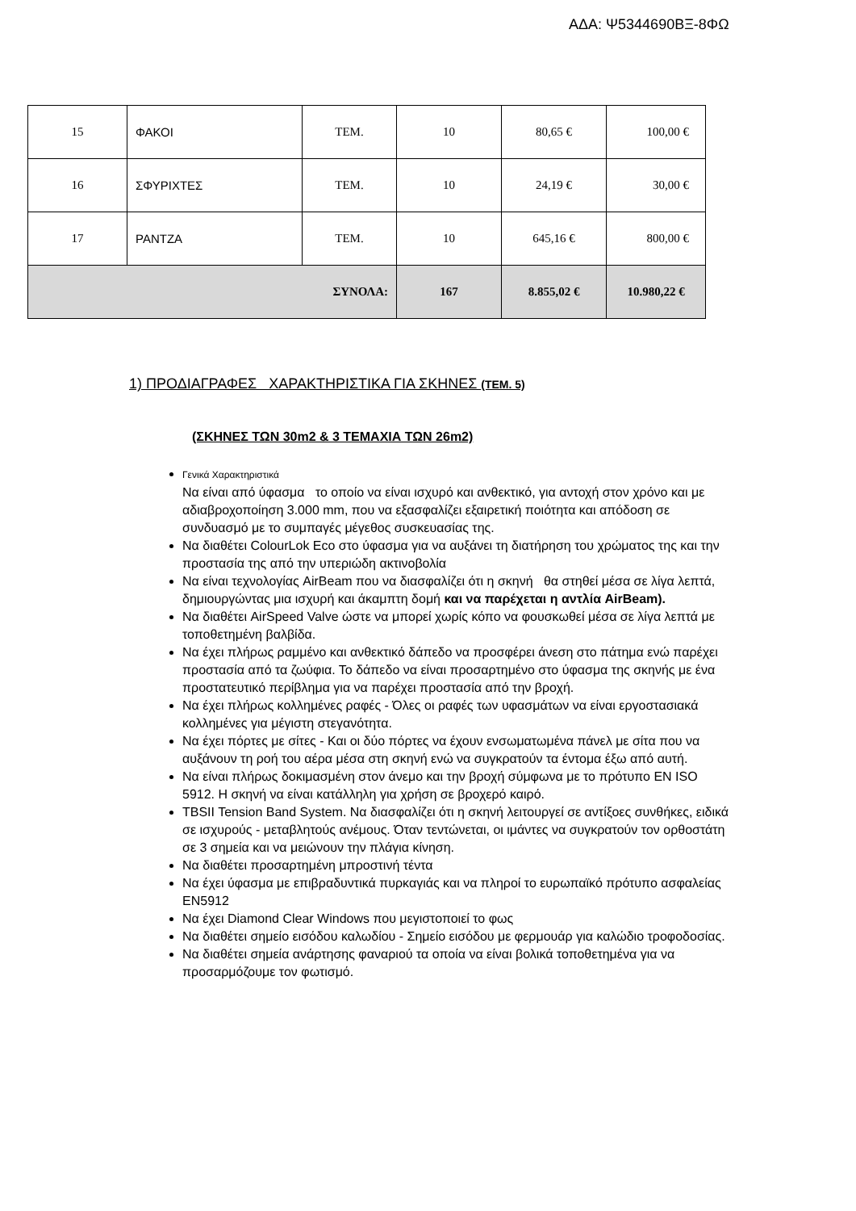ΑΔΑ: Ψ5344690ΒΞ-8ΦΩ
| 15 | ΦΑΚΟΙ | ΤΕΜ. | 10 | 80,65 € | 100,00 € |
| 16 | ΣΦΥΡΙΧΤΕΣ | ΤΕΜ. | 10 | 24,19 € | 30,00 € |
| 17 | ΡΑΝΤΖΑ | ΤΕΜ. | 10 | 645,16 € | 800,00 € |
| ΣΥΝΟΛΑ: | | | 167 | 8.855,02 € | 10.980,22 € |
1) ΠΡΟΔΙΑΓΡΑΦΕΣ ΧΑΡΑΚΤΗΡΙΣΤΙΚΑ ΓΙΑ ΣΚΗΝΕΣ (ΤΕΜ. 5)
(ΣΚΗΝΕΣ ΤΩΝ 30m2 & 3 ΤΕΜΑΧΙΑ ΤΩΝ 26m2)
Γενικά Χαρακτηριστικά
Να είναι από ύφασμα το οποίο να είναι ισχυρό και ανθεκτικό, για αντοχή στον χρόνο και με αδιαβροχοποίηση 3.000 mm, που να εξασφαλίζει εξαιρετική ποιότητα και απόδοση σε συνδυασμό με το συμπαγές μέγεθος συσκευασίας της.
Να διαθέτει ColourLok Eco στο ύφασμα για να αυξάνει τη διατήρηση του χρώματος της και την προστασία της από την υπεριώδη ακτινοβολία
Να είναι τεχνολογίας AirBeam που να διασφαλίζει ότι η σκηνή θα στηθεί μέσα σε λίγα λεπτά, δημιουργώντας μια ισχυρή και άκαμπτη δομή και να παρέχεται η αντλία AirBeam).
Να διαθέτει AirSpeed Valve ώστε να μπορεί χωρίς κόπο να φουσκωθεί μέσα σε λίγα λεπτά με τοποθετημένη βαλβίδα.
Να έχει πλήρως ραμμένο και ανθεκτικό δάπεδο να προσφέρει άνεση στο πάτημα ενώ παρέχει προστασία από τα ζωύφια. Το δάπεδο να είναι προσαρτημένο στο ύφασμα της σκηνής με ένα προστατευτικό περίβλημα για να παρέχει προστασία από την βροχή.
Να έχει πλήρως κολλημένες ραφές - Όλες οι ραφές των υφασμάτων να είναι εργοστασιακά κολλημένες για μέγιστη στεγανότητα.
Να έχει πόρτες με σίτες - Και οι δύο πόρτες να έχουν ενσωματωμένα πάνελ με σίτα που να αυξάνουν τη ροή του αέρα μέσα στη σκηνή ενώ να συγκρατούν τα έντομα έξω από αυτή.
Να είναι πλήρως δοκιμασμένη στον άνεμο και την βροχή σύμφωνα με το πρότυπο EN ISO 5912. Η σκηνή να είναι κατάλληλη για χρήση σε βροχερό καιρό.
TBSII Tension Band System. Να διασφαλίζει ότι η σκηνή λειτουργεί σε αντίξοες συνθήκες, ειδικά σε ισχυρούς - μεταβλητούς ανέμους. Όταν τεντώνεται, οι ιμάντες να συγκρατούν τον ορθοστάτη σε 3 σημεία και να μειώνουν την πλάγια κίνηση.
Να διαθέτει προσαρτημένη μπροστινή τέντα
Να έχει ύφασμα με επιβραδυντικά πυρκαγιάς και να πληροί το ευρωπαϊκό πρότυπο ασφαλείας EN5912
Να έχει Diamond Clear Windows που μεγιστοποιεί το φως
Να διαθέτει σημείο εισόδου καλωδίου - Σημείο εισόδου με φερμουάρ για καλώδιο τροφοδοσίας.
Να διαθέτει σημεία ανάρτησης φαναριού τα οποία να είναι βολικά τοποθετημένα για να προσαρμόζουμε τον φωτισμό.